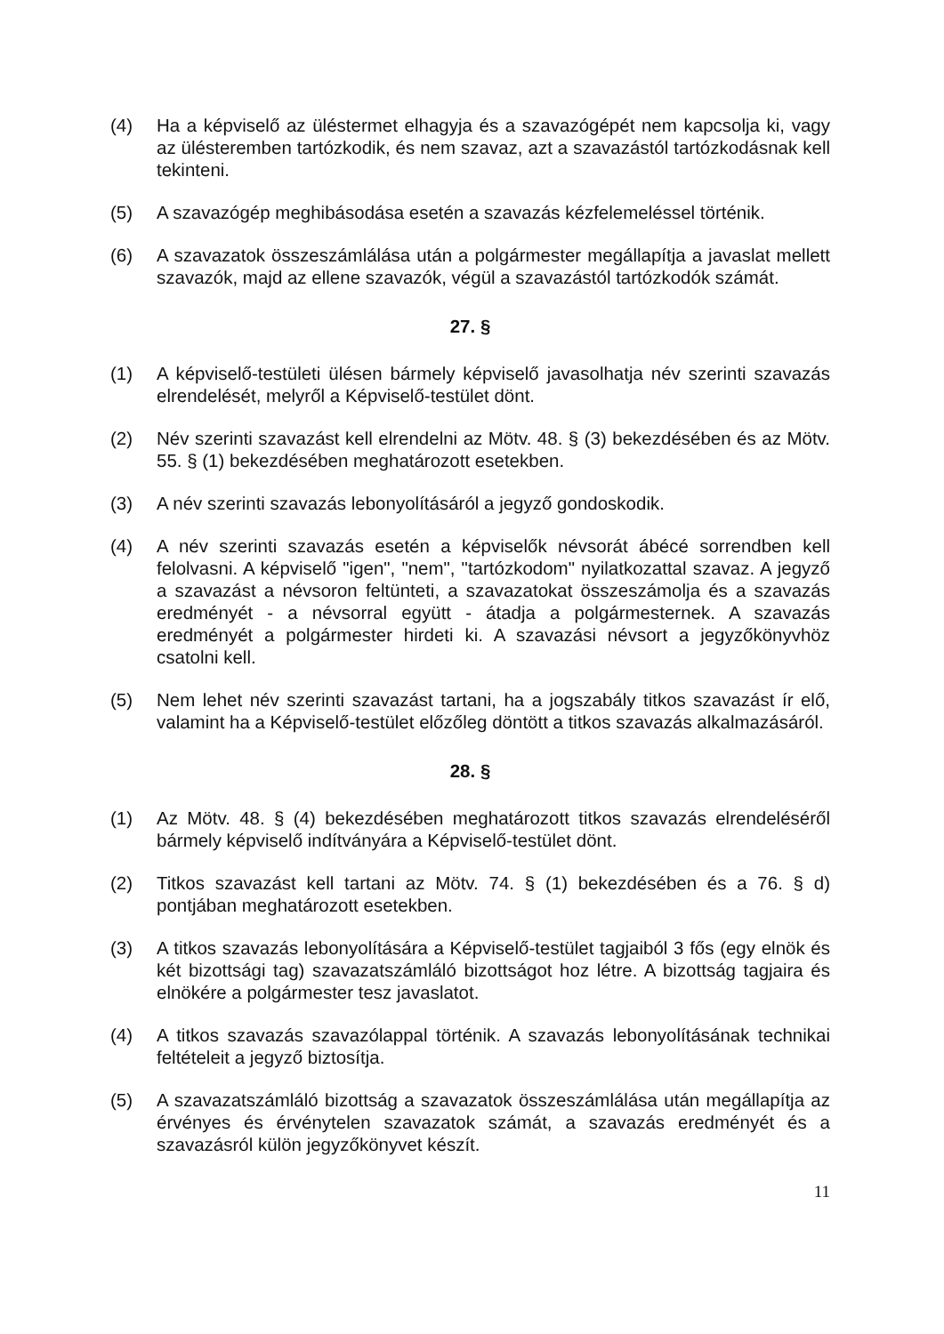(4) Ha a képviselő az üléstermet elhagyja és a szavazógépét nem kapcsolja ki, vagy az ülésteremben tartózkodik, és nem szavaz, azt a szavazástól tartózkodásnak kell tekinteni.
(5) A szavazógép meghibásodása esetén a szavazás kézfelemeléssel történik.
(6) A szavazatok összeszámlálása után a polgármester megállapítja a javaslat mellett szavazók, majd az ellene szavazók, végül a szavazástól tartózkodók számát.
27. §
(1) A képviselő-testületi ülésen bármely képviselő javasolhatja név szerinti szavazás elrendelését, melyről a Képviselő-testület dönt.
(2) Név szerinti szavazást kell elrendelni az Mötv. 48. § (3) bekezdésében és az Mötv. 55. § (1) bekezdésében meghatározott esetekben.
(3) A név szerinti szavazás lebonyolításáról a jegyző gondoskodik.
(4) A név szerinti szavazás esetén a képviselők névsorát ábécé sorrendben kell felolvasni. A képviselő "igen", "nem", "tartózkodom" nyilatkozattal szavaz. A jegyző a szavazást a névsoron feltünteti, a szavazatokat összeszámolja és a szavazás eredményét - a névsorral együtt - átadja a polgármesternek. A szavazás eredményét a polgármester hirdeti ki. A szavazási névsort a jegyzőkönyvhöz csatolni kell.
(5) Nem lehet név szerinti szavazást tartani, ha a jogszabály titkos szavazást ír elő, valamint ha a Képviselő-testület előzőleg döntött a titkos szavazás alkalmazásáról.
28. §
(1) Az Mötv. 48. § (4) bekezdésében meghatározott titkos szavazás elrendeléséről bármely képviselő indítványára a Képviselő-testület dönt.
(2) Titkos szavazást kell tartani az Mötv. 74. § (1) bekezdésében és a 76. § d) pontjában meghatározott esetekben.
(3) A titkos szavazás lebonyolítására a Képviselő-testület tagjaiból 3 fős (egy elnök és két bizottsági tag) szavazatszámláló bizottságot hoz létre. A bizottság tagjaira és elnökére a polgármester tesz javaslatot.
(4) A titkos szavazás szavazólappal történik. A szavazás lebonyolításának technikai feltételeit a jegyző biztosítja.
(5) A szavazatszámláló bizottság a szavazatok összeszámlálása után megállapítja az érvényes és érvénytelen szavazatok számát, a szavazás eredményét és a szavazásról külön jegyzőkönyvet készít.
11